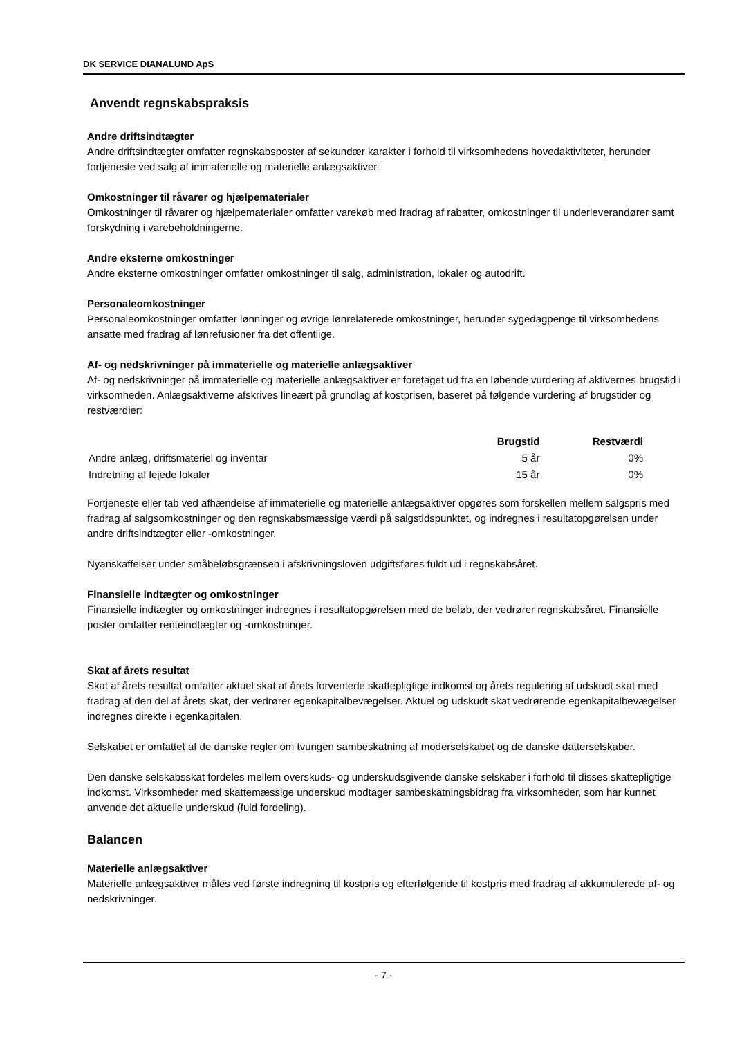DK SERVICE DIANALUND ApS
Anvendt regnskabspraksis
Andre driftsindtægter
Andre driftsindtægter omfatter regnskabsposter af sekundær karakter i forhold til virksomhedens hovedaktiviteter, herunder fortjeneste ved salg af immaterielle og materielle anlægsaktiver.
Omkostninger til råvarer og hjælpematerialer
Omkostninger til råvarer og hjælpematerialer omfatter varekøb med fradrag af rabatter, omkostninger til underleverandører samt forskydning i varebeholdningerne.
Andre eksterne omkostninger
Andre eksterne omkostninger omfatter omkostninger til salg, administration, lokaler og autodrift.
Personaleomkostninger
Personaleomkostninger omfatter lønninger og øvrige lønrelaterede omkostninger, herunder sygedagpenge til virksomhedens ansatte med fradrag af lønrefusioner fra det offentlige.
Af- og nedskrivninger på immaterielle og materielle anlægsaktiver
Af- og nedskrivninger på immaterielle og materielle anlægsaktiver er foretaget ud fra en løbende vurdering af aktivernes brugstid i virksomheden. Anlægsaktiverne afskrives lineært på grundlag af kostprisen, baseret på følgende vurdering af brugstider og restværdier:
| | Brugstid | Restværdi |
| --- | --- | --- |
| Andre anlæg, driftsmateriel og inventar | 5 år | 0% |
| Indretning af lejede lokaler | 15 år | 0% |
Fortjeneste eller tab ved afhændelse af immaterielle og materielle anlægsaktiver opgøres som forskellen mellem salgspris med fradrag af salgsomkostninger og den regnskabsmæssige værdi på salgstidspunktet, og indregnes i resultatopgørelsen under andre driftsindtægter eller -omkostninger.
Nyanskaffelser under småbeløbsgrænsen i afskrivningsloven udgiftsføres fuldt ud i regnskabsåret.
Finansielle indtægter og omkostninger
Finansielle indtægter og omkostninger indregnes i resultatopgørelsen med de beløb, der vedrører regnskabsåret. Finansielle poster omfatter renteindtægter og -omkostninger.
Skat af årets resultat
Skat af årets resultat omfatter aktuel skat af årets forventede skattepligtige indkomst og årets regulering af udskudt skat med fradrag af den del af årets skat, der vedrører egenkapitalbevægelser. Aktuel og udskudt skat vedrørende egenkapitalbevægelser indregnes direkte i egenkapitalen.
Selskabet er omfattet af de danske regler om tvungen sambeskatning af moderselskabet og de danske datterselskaber.
Den danske selskabsskat fordeles mellem overskuds- og underskudsgivende danske selskaber i forhold til disses skattepligtige indkomst. Virksomheder med skattemæssige underskud modtager sambeskatningsbidrag fra virksomheder, som har kunnet anvende det aktuelle underskud (fuld fordeling).
Balancen
Materielle anlægsaktiver
Materielle anlægsaktiver måles ved første indregning til kostpris og efterfølgende til kostpris med fradrag af akkumulerede af- og nedskrivninger.
- 7 -